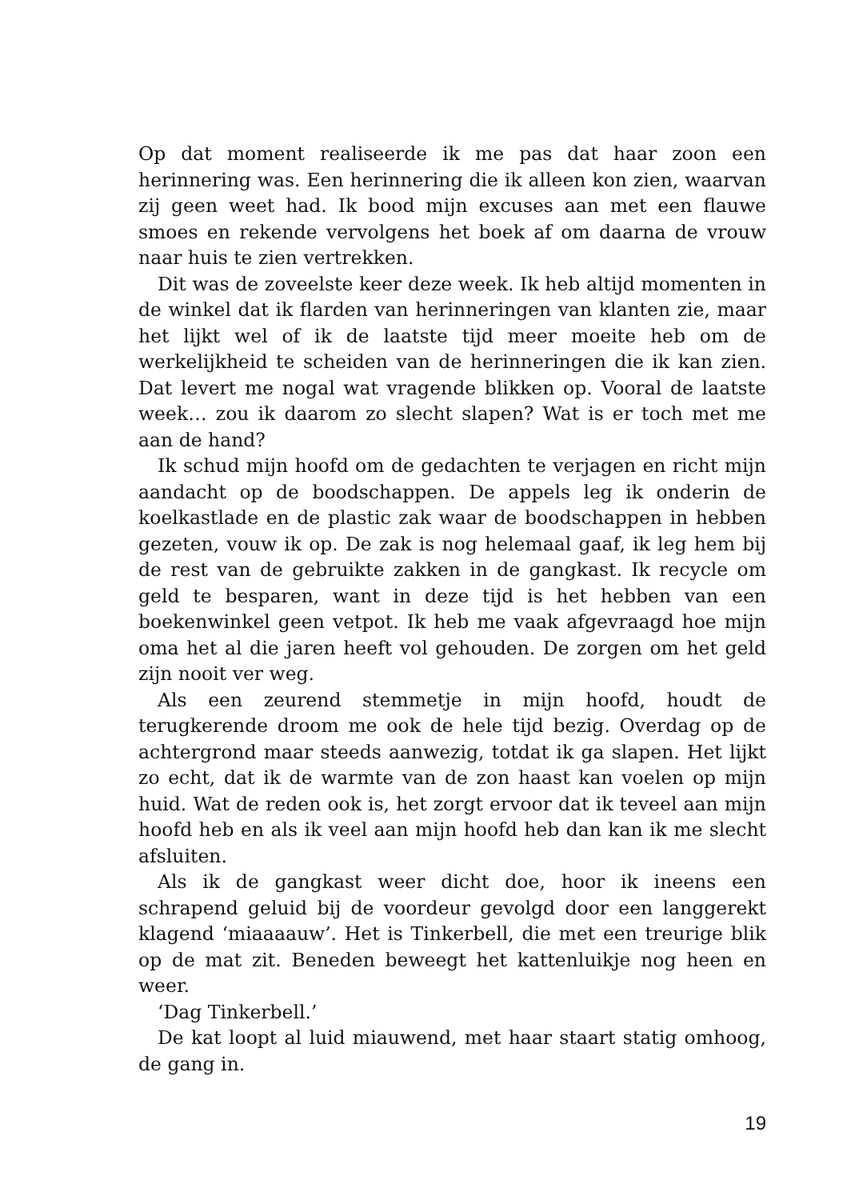Op dat moment realiseerde ik me pas dat haar zoon een herinnering was. Een herinnering die ik alleen kon zien, waarvan zij geen weet had. Ik bood mijn excuses aan met een flauwe smoes en rekende vervolgens het boek af om daarna de vrouw naar huis te zien vertrekken.
Dit was de zoveelste keer deze week. Ik heb altijd momenten in de winkel dat ik flarden van herinneringen van klanten zie, maar het lijkt wel of ik de laatste tijd meer moeite heb om de werkelijkheid te scheiden van de herinneringen die ik kan zien. Dat levert me nogal wat vragende blikken op. Vooral de laatste week… zou ik daarom zo slecht slapen? Wat is er toch met me aan de hand?
Ik schud mijn hoofd om de gedachten te verjagen en richt mijn aandacht op de boodschappen. De appels leg ik onderin de koelkastlade en de plastic zak waar de boodschappen in hebben gezeten, vouw ik op. De zak is nog helemaal gaaf, ik leg hem bij de rest van de gebruikte zakken in de gangkast. Ik recycle om geld te besparen, want in deze tijd is het hebben van een boekenwinkel geen vetpot. Ik heb me vaak afgevraagd hoe mijn oma het al die jaren heeft vol gehouden. De zorgen om het geld zijn nooit ver weg.
Als een zeurend stemmetje in mijn hoofd, houdt de terugkerende droom me ook de hele tijd bezig. Overdag op de achtergrond maar steeds aanwezig, totdat ik ga slapen. Het lijkt zo echt, dat ik de warmte van de zon haast kan voelen op mijn huid. Wat de reden ook is, het zorgt ervoor dat ik teveel aan mijn hoofd heb en als ik veel aan mijn hoofd heb dan kan ik me slecht afsluiten.
Als ik de gangkast weer dicht doe, hoor ik ineens een schrapend geluid bij de voordeur gevolgd door een langgerekt klagend ‘miaaaauw’. Het is Tinkerbell, die met een treurige blik op de mat zit. Beneden beweegt het kattenluikje nog heen en weer.
‘Dag Tinkerbell.’
De kat loopt al luid miauwend, met haar staart statig omhoog, de gang in.
19